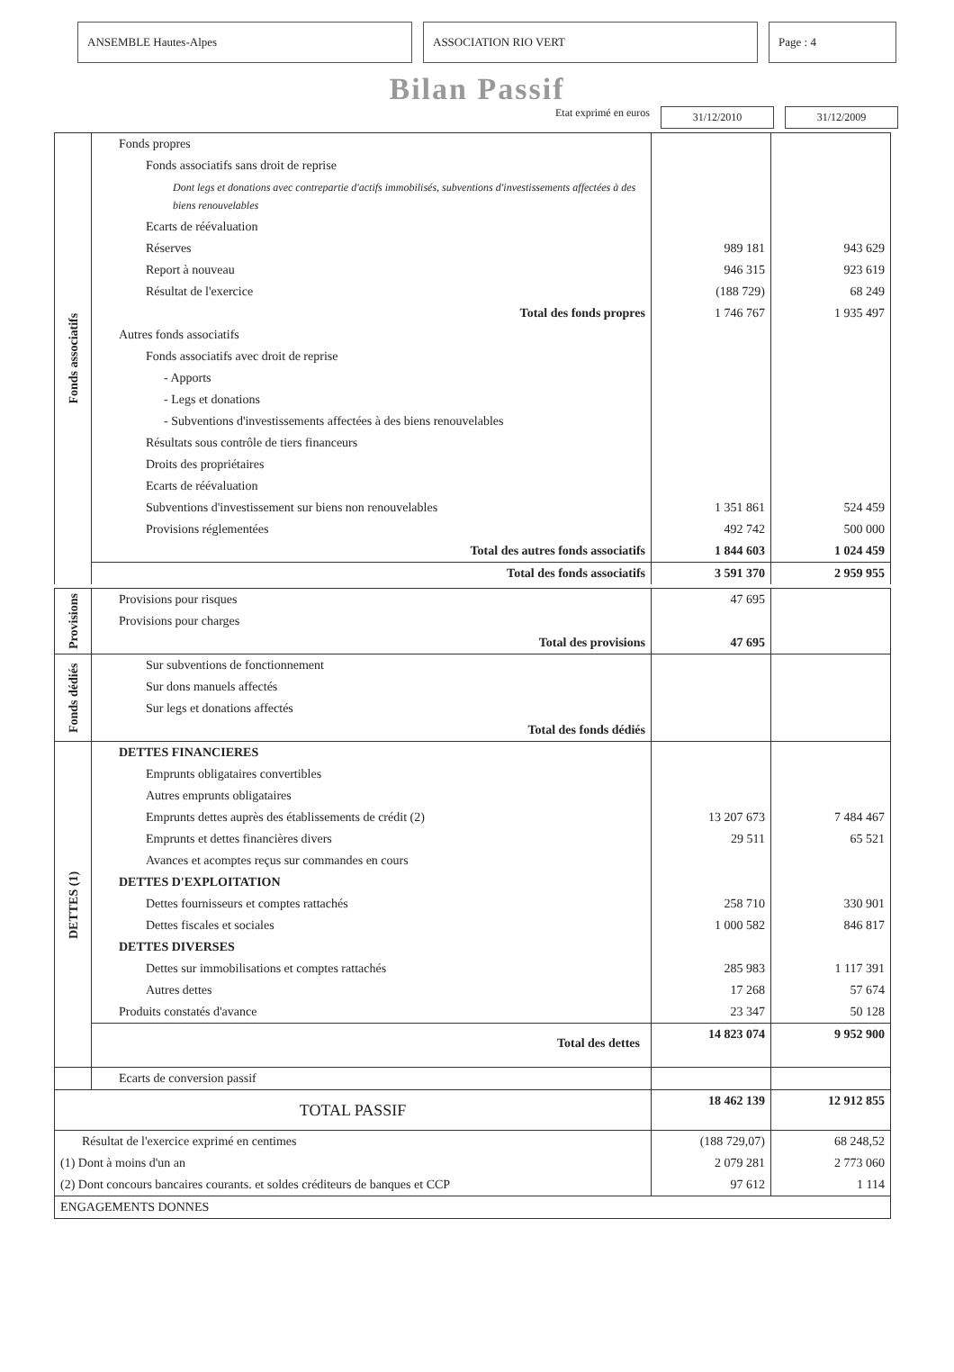ANSEMBLE Hautes-Alpes ASSOCIATION RIO VERT Page : 4
Bilan Passif
Etat exprimé en euros 31/12/2010 31/12/2009
| Fonds associatifs | Fonds propres | | |
| | Fonds associatifs sans droit de reprise | | |
| | Dont legs et donations avec contrepartie d'actifs immobilisés, subventions d'investissements affectées à des biens renouvelables | | |
| | Ecarts de réévaluation | | |
| | Réserves | 989 181 | 943 629 |
| | Report à nouveau | 946 315 | 923 619 |
| | Résultat de l'exercice | (188 729) | 68 249 |
| | Total des fonds propres | 1 746 767 | 1 935 497 |
| | Autres fonds associatifs | | |
| | Fonds associatifs avec droit de reprise | | |
| | - Apports | | |
| | - Legs et donations | | |
| | - Subventions d'investissements affectées à des biens renouvelables | | |
| | Résultats sous contrôle de tiers financeurs | | |
| | Droits des propriétaires | | |
| | Ecarts de réévaluation | | |
| | Subventions d'investissement sur biens non renouvelables | 1 351 861 | 524 459 |
| | Provisions réglementées | 492 742 | 500 000 |
| | Total des autres fonds associatifs | 1 844 603 | 1 024 459 |
| | Total des fonds associatifs | 3 591 370 | 2 959 955 |
| Provisions | Provisions pour risques | 47 695 | |
| | Provisions pour charges | | |
| | Total des provisions | 47 695 | |
| Fonds dédiés | Sur subventions de fonctionnement | | |
| | Sur dons manuels affectés | | |
| | Sur legs et donations affectés | | |
| | Total des fonds dédiés | | |
| DETTES (1) | DETTES FINANCIERES | | |
| | Emprunts obligataires convertibles | | |
| | Autres emprunts obligataires | | |
| | Emprunts dettes auprès des établissements de crédit (2) | 13 207 673 | 7 484 467 |
| | Emprunts et dettes financières divers | 29 511 | 65 521 |
| | Avances et acomptes reçus sur commandes en cours | | |
| | DETTES D'EXPLOITATION | | |
| | Dettes fournisseurs et comptes rattachés | 258 710 | 330 901 |
| | Dettes fiscales et sociales | 1 000 582 | 846 817 |
| | DETTES DIVERSES | | |
| | Dettes sur immobilisations et comptes rattachés | 285 983 | 1 117 391 |
| | Autres dettes | 17 268 | 57 674 |
| | Produits constatés d'avance | 23 347 | 50 128 |
| | Total des dettes | 14 823 074 | 9 952 900 |
| | Ecarts de conversion passif | | |
| TOTAL PASSIF | | 18 462 139 | 12 912 855 |
| Résultat de l'exercice exprimé en centimes | | (188 729,07) | 68 248,52 |
| (1) Dont à moins d'un an | | 2 079 281 | 2 773 060 |
| (2) Dont concours bancaires courants. et soldes créditeurs de banques et CCP | | 97 612 | 1 114 |
| ENGAGEMENTS DONNES | | | |